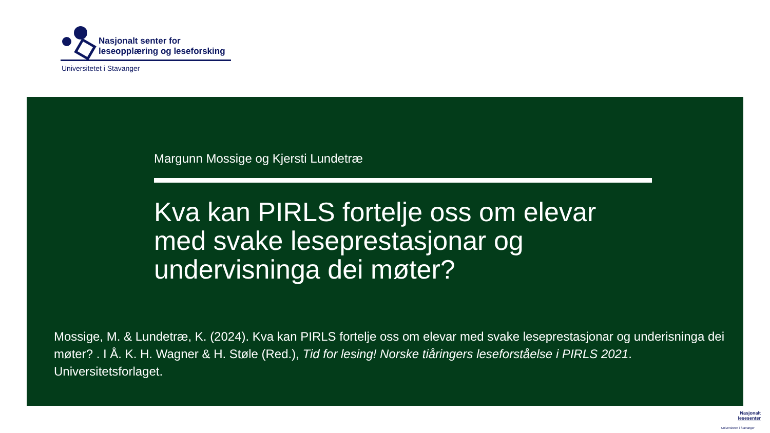Nasjonalt senter for
leseopplæring og leseforsking
Universitetet i Stavanger
Margunn Mossige og Kjersti Lundetræ
Kva kan PIRLS fortelje oss om elevar med svake leseprestasjonar og undervisninga dei møter?
Mossige, M. & Lundetræ, K. (2024). Kva kan PIRLS fortelje oss om elevar med svake leseprestasjonar og underisninga dei møter? . I Å. K. H. Wagner & H. Støle (Red.), Tid for lesing! Norske tiåringers leseforståelse i PIRLS 2021. Universitetsforlaget.
Nasjonalt
lesesenter
Universitetet i Stavanger